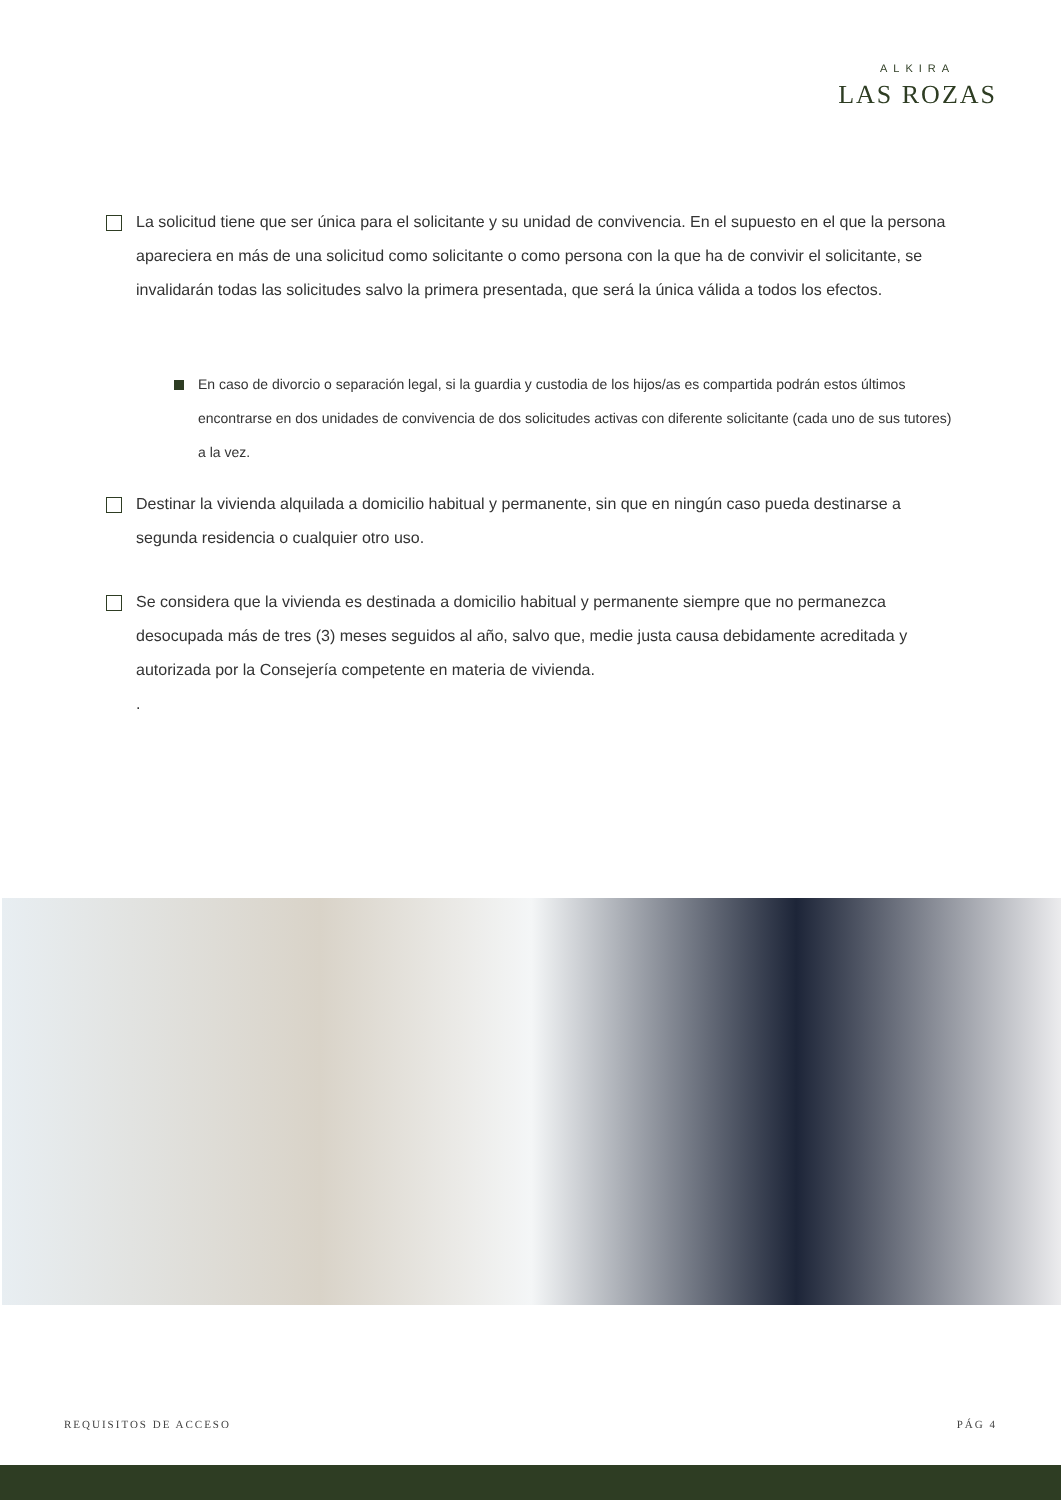ALKIRA
LAS ROZAS
La solicitud tiene que ser única para el solicitante y su unidad de convivencia. En el supuesto en el que la persona apareciera en más de una solicitud como solicitante o como persona con la que ha de convivir el solicitante, se invalidarán todas las solicitudes salvo la primera presentada, que será la única válida a todos los efectos.
En caso de divorcio o separación legal, si la guardia y custodia de los hijos/as es compartida podrán estos últimos encontrarse en dos unidades de convivencia de dos solicitudes activas con diferente solicitante (cada uno de sus tutores) a la vez.
Destinar la vivienda alquilada a domicilio habitual y permanente, sin que en ningún caso pueda destinarse a segunda residencia o cualquier otro uso.
Se considera que la vivienda es destinada a domicilio habitual y permanente siempre que no permanezca desocupada más de tres (3) meses seguidos al año, salvo que, medie justa causa debidamente acreditada y autorizada por la Consejería competente en materia de vivienda.
.
REQUISITOS DE ACCESO PÁG 4